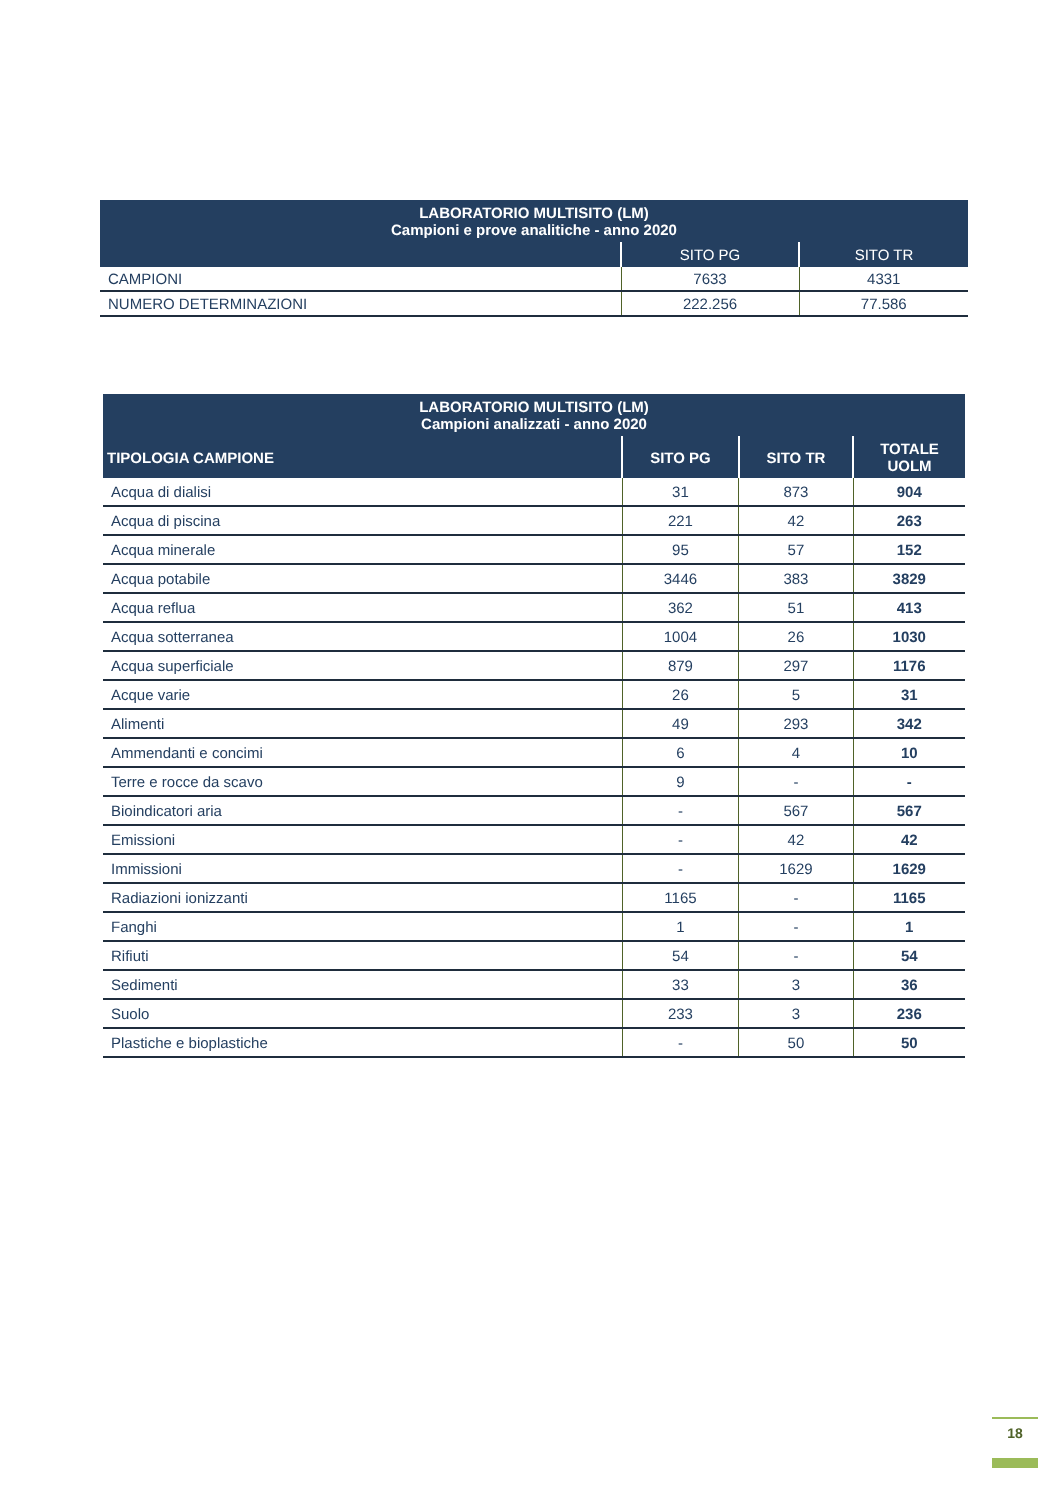| LABORATORIO MULTISITO (LM) Campioni e prove analitiche - anno 2020 | | |
| --- | --- | --- |
| | SITO PG | SITO TR |
| CAMPIONI | 7633 | 4331 |
| NUMERO DETERMINAZIONI | 222.256 | 77.586 |
| LABORATORIO MULTISITO (LM) Campioni analizzati - anno 2020 | | | |
| --- | --- | --- | --- |
| TIPOLOGIA CAMPIONE | SITO PG | SITO TR | TOTALE UOLM |
| Acqua di dialisi | 31 | 873 | 904 |
| Acqua di piscina | 221 | 42 | 263 |
| Acqua minerale | 95 | 57 | 152 |
| Acqua potabile | 3446 | 383 | 3829 |
| Acqua reflua | 362 | 51 | 413 |
| Acqua sotterranea | 1004 | 26 | 1030 |
| Acqua superficiale | 879 | 297 | 1176 |
| Acque varie | 26 | 5 | 31 |
| Alimenti | 49 | 293 | 342 |
| Ammendanti e concimi | 6 | 4 | 10 |
| Terre e rocce da scavo | 9 | - | - |
| Bioindicatori aria | - | 567 | 567 |
| Emissioni | - | 42 | 42 |
| Immissioni | - | 1629 | 1629 |
| Radiazioni ionizzanti | 1165 | - | 1165 |
| Fanghi | 1 | - | 1 |
| Rifiuti | 54 | - | 54 |
| Sedimenti | 33 | 3 | 36 |
| Suolo | 233 | 3 | 236 |
| Plastiche e bioplastiche | - | 50 | 50 |
18